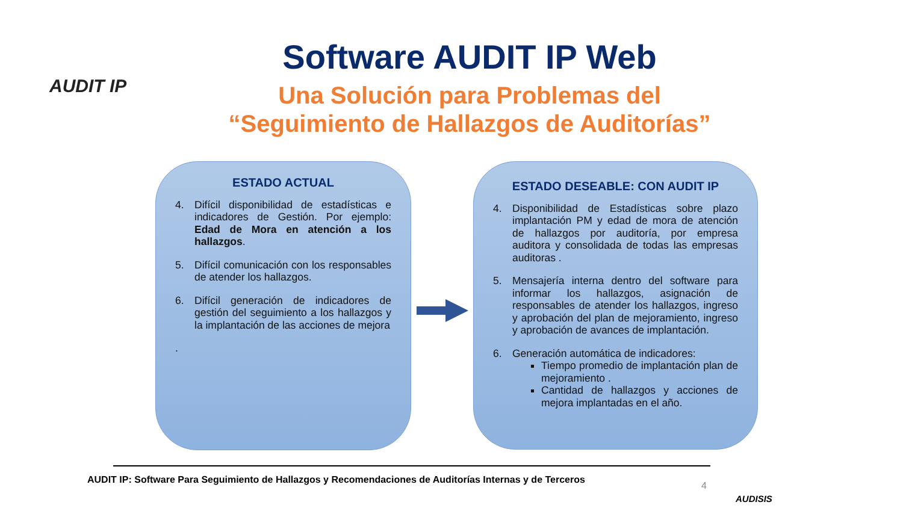AUDIT IP
Software AUDIT IP Web
Una Solución para Problemas del
“Seguimiento de Hallazgos de Auditorías”
ESTADO ACTUAL
4. Difícil disponibilidad de estadísticas e indicadores de Gestión. Por ejemplo: Edad de Mora en atención a los hallazgos.
5. Difícil comunicación con los responsables de atender los hallazgos.
6. Difícil generación de indicadores de gestión del seguimiento a los hallazgos y la implantación de las acciones de mejora
.
ESTADO DESEABLE: CON AUDIT IP
4. Disponibilidad de Estadísticas sobre plazo implantación PM y edad de mora de atención de hallazgos por auditoría, por empresa auditora y consolidada de todas las empresas auditoras .
5. Mensajería interna dentro del software para informar los hallazgos, asignación de responsables de atender los hallazgos, ingreso y aprobación del plan de mejoramiento, ingreso y aprobación de avances de implantación.
6. Generación automática de indicadores:
Tiempo promedio de implantación plan de mejoramiento .
Cantidad de hallazgos y acciones de mejora implantadas en el año.
AUDIT IP: Software Para Seguimiento de Hallazgos y Recomendaciones de Auditorías Internas y de Terceros
4
AUDISIS